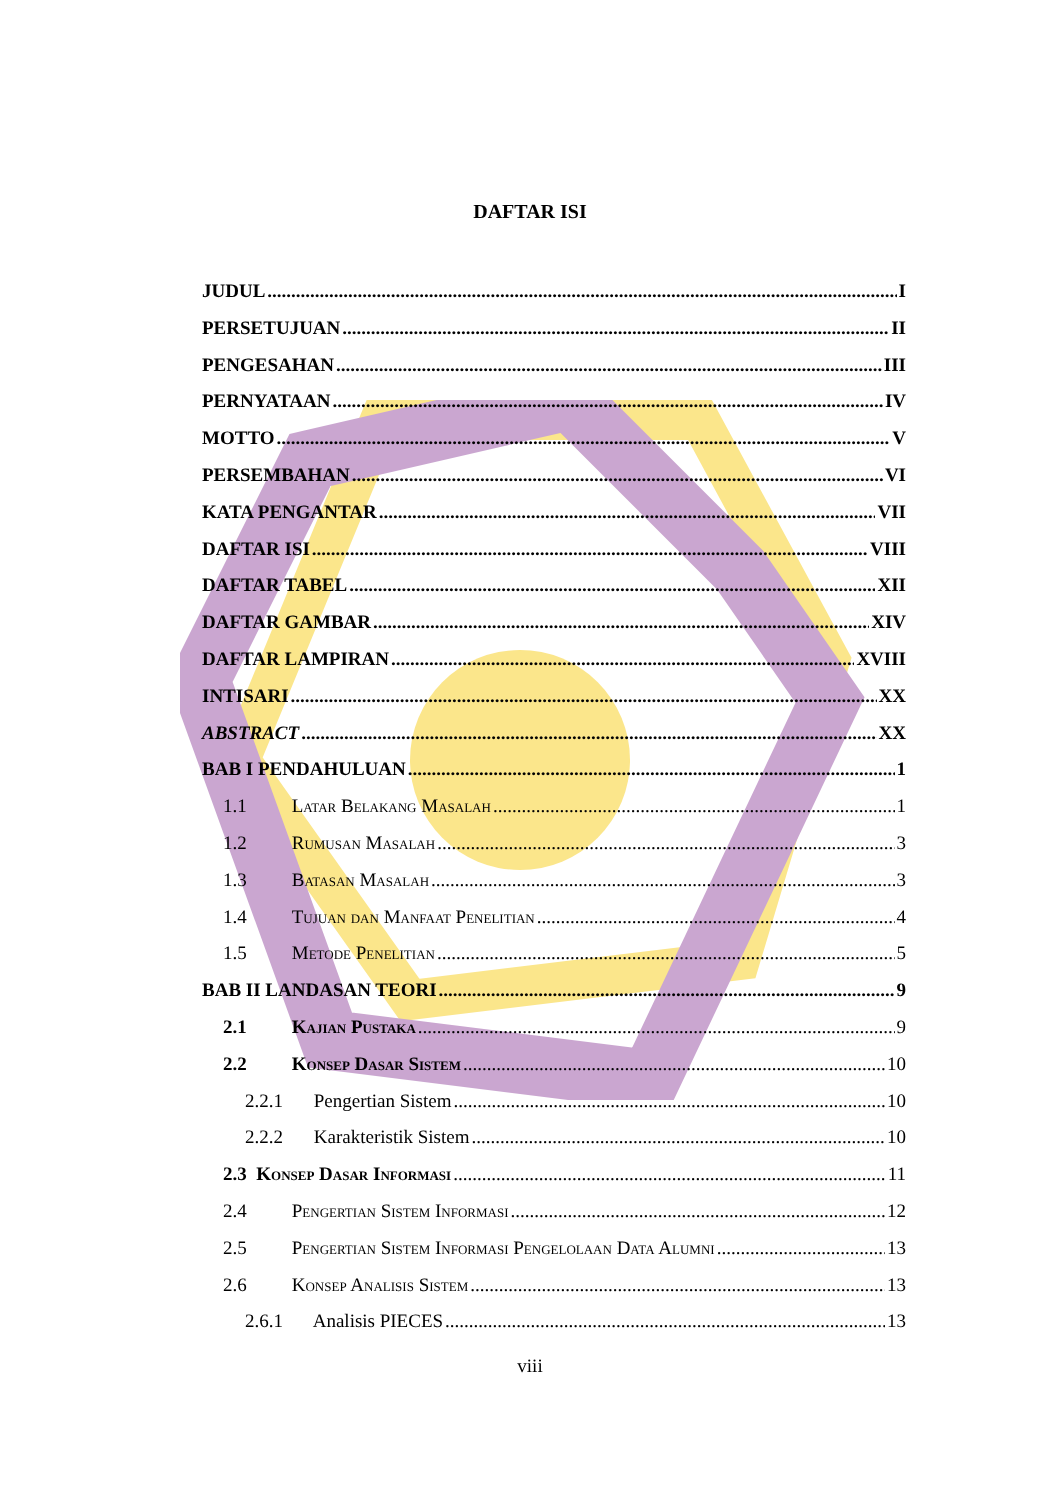DAFTAR ISI
JUDUL I
PERSETUJUAN II
PENGESAHAN III
PERNYATAAN IV
MOTTO V
PERSEMBAHAN VI
KATA PENGANTAR VII
DAFTAR ISI VIII
DAFTAR TABEL XII
DAFTAR GAMBAR XIV
DAFTAR LAMPIRAN XVIII
INTISARI XX
ABSTRACT XX
BAB I PENDAHULUAN 1
1.1 Latar Belakang Masalah 1
1.2 Rumusan Masalah 3
1.3 Batasan Masalah 3
1.4 Tujuan dan Manfaat Penelitian 4
1.5 Metode Penelitian 5
BAB II LANDASAN TEORI 9
2.1 Kajian Pustaka 9
2.2 Konsep Dasar Sistem 10
2.2.1 Pengertian Sistem 10
2.2.2 Karakteristik Sistem 10
2.3 Konsep Dasar Informasi 11
2.4 Pengertian Sistem Informasi 12
2.5 Pengertian Sistem Informasi Pengelolaan Data Alumni 13
2.6 Konsep Analisis Sistem 13
2.6.1 Analisis PIECES 13
viii